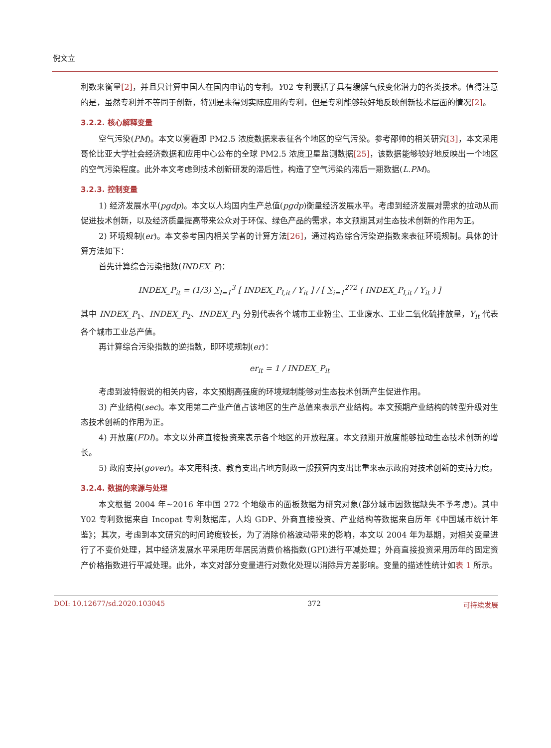倪文立
利数来衡量[2]，并且只计算中国人在国内申请的专利。Y02 专利囊括了具有缓解气候变化潜力的各类技术。值得注意的是，虽然专利并不等同于创新，特别是未得到实际应用的专利，但是专利能够较好地反映创新技术层面的情况[2]。
3.2.2. 核心解释变量
空气污染(PM)。本文以雾霾即 PM2.5 浓度数据来表征各个地区的空气污染。参考邵帅的相关研究[3]，本文采用哥伦比亚大学社会经济数据和应用中心公布的全球 PM2.5 浓度卫星监测数据[25]，该数据能够较好地反映出一个地区的空气污染程度。此外本文考虑到技术创新研发的滞后性，构造了空气污染的滞后一期数据(L.PM)。
3.2.3. 控制变量
1) 经济发展水平(pgdp)。本文以人均国内生产总值(pgdp)衡量经济发展水平。考虑到经济发展对需求的拉动从而促进技术创新，以及经济质量提高带来公众对于环保、绿色产品的需求，本文预期其对生态技术创新的作用为正。
2) 环境规制(er)。本文参考国内相关学者的计算方法[26]，通过构造综合污染逆指数来表征环境规制。具体的计算方法如下：
首先计算综合污染指数(INDEX_P)：
INDEX_P<sub>it</sub> = (1/3) ∑<sub>l=1</sub><sup>3</sup> [ INDEX_P<sub>l,it</sub> / Y<sub>it</sub> ] / [ ∑<sub>i=1</sub><sup>272</sup> ( INDEX_P<sub>l,it</sub> / Y<sub>it</sub> ) ]
其中 INDEX_P<sub>1</sub>、INDEX_P<sub>2</sub>、INDEX_P<sub>3</sub> 分别代表各个城市工业粉尘、工业废水、工业二氧化硫排放量，Y<sub>it</sub> 代表各个城市工业总产值。
再计算综合污染指数的逆指数，即环境规制(er)：
er<sub>it</sub> = 1 / INDEX_P<sub>it</sub>
考虑到波特假说的相关内容，本文预期高强度的环境规制能够对生态技术创新产生促进作用。
3) 产业结构(sec)。本文用第二产业产值占该地区的生产总值来表示产业结构。本文预期产业结构的转型升级对生态技术创新的作用为正。
4) 开放度(FDI)。本文以外商直接投资来表示各个地区的开放程度。本文预期开放度能够拉动生态技术创新的增长。
5) 政府支持(gover)。本文用科技、教育支出占地方财政一般预算内支出比重来表示政府对技术创新的支持力度。
3.2.4. 数据的来源与处理
本文根据 2004 年~2016 年中国 272 个地级市的面板数据为研究对象(部分城市因数据缺失不予考虑)。其中 Y02 专利数据来自 Incopat 专利数据库，人均 GDP、外商直接投资、产业结构等数据来自历年《中国城市统计年鉴》；其次，考虑到本文研究的时间跨度较长，为了消除价格波动带来的影响，本文以 2004 年为基期，对相关变量进行了不变价处理，其中经济发展水平采用历年居民消费价格指数(GPI)进行平减处理；外商直接投资采用历年的固定资产价格指数进行平减处理。此外，本文对部分变量进行对数化处理以消除异方差影响。变量的描述性统计如表 1 所示。
DOI: 10.12677/sd.2020.103045 372 可持续发展